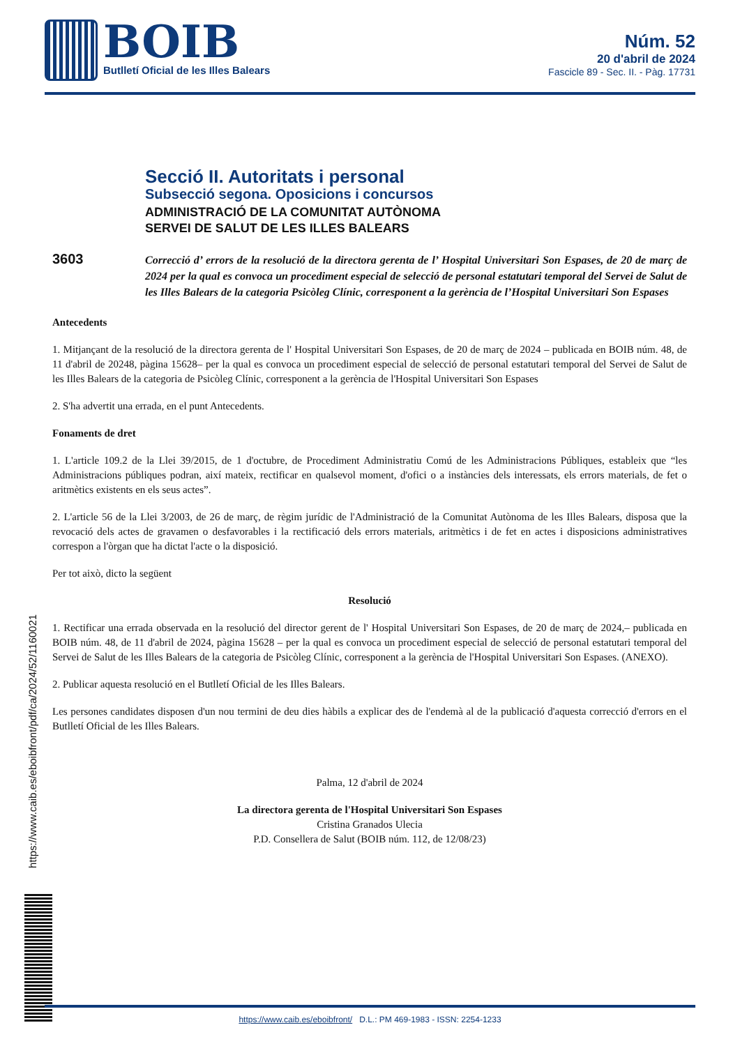BOIB
Butlletí Oficial de les Illes Balears
Núm. 52
20 d'abril de 2024
Fascicle 89 - Sec. II. - Pàg. 17731
https://www.caib.es/eboibfront/pdf/ca/2024/52/1160021
Secció II. Autoritats i personal
Subsecció segona. Oposicions i concursos
ADMINISTRACIÓ DE LA COMUNITAT AUTÒNOMA
SERVEI DE SALUT DE LES ILLES BALEARS
3603
Correcció d’ errors de la resolució de la directora gerenta de l’ Hospital Universitari Son Espases, de 20 de març de 2024 per la qual es convoca un procediment especial de selecció de personal estatutari temporal del Servei de Salut de les Illes Balears de la categoria Psicòleg Clínic, corresponent a la gerència de l’Hospital Universitari Son Espases
Antecedents
1. Mitjançant de la resolució de la directora gerenta de l' Hospital Universitari Son Espases, de 20 de març de 2024 – publicada en BOIB núm. 48, de 11 d'abril de 20248, pàgina 15628– per la qual es convoca un procediment especial de selecció de personal estatutari temporal del Servei de Salut de les Illes Balears de la categoria de Psicòleg Clínic, corresponent a la gerència de l'Hospital Universitari Son Espases
2. S'ha advertit una errada, en el punt Antecedents.
Fonaments de dret
1. L'article 109.2 de la Llei 39/2015, de 1 d'octubre, de Procediment Administratiu Comú de les Administracions Públiques, estableix que “les Administracions públiques podran, així mateix, rectificar en qualsevol moment, d'ofici o a instàncies dels interessats, els errors materials, de fet o aritmètics existents en els seus actes”.
2. L'article 56 de la Llei 3/2003, de 26 de març, de règim jurídic de l'Administració de la Comunitat Autònoma de les Illes Balears, disposa que la revocació dels actes de gravamen o desfavorables i la rectificació dels errors materials, aritmètics i de fet en actes i disposicions administratives correspon a l'òrgan que ha dictat l'acte o la disposició.
Per tot això, dicto la següent
Resolució
1. Rectificar una errada observada en la resolució del director gerent de l' Hospital Universitari Son Espases, de 20 de març de 2024,– publicada en BOIB núm. 48, de 11 d'abril de 2024, pàgina 15628 – per la qual es convoca un procediment especial de selecció de personal estatutari temporal del Servei de Salut de les Illes Balears de la categoria de Psicòleg Clínic, corresponent a la gerència de l'Hospital Universitari Son Espases. (ANEXO).
2. Publicar aquesta resolució en el Butlletí Oficial de les Illes Balears.
Les persones candidates disposen d'un nou termini de deu dies hàbils a explicar des de l'endemà al de la publicació d'aquesta correcció d'errors en el Butlletí Oficial de les Illes Balears.
Palma, 12 d'abril de 2024
La directora gerenta de l'Hospital Universitari Son Espases
Cristina Granados Ulecia
P.D. Consellera de Salut (BOIB núm. 112, de 12/08/23)
https://www.caib.es/eboibfront/ D.L.: PM 469-1983 - ISSN: 2254-1233